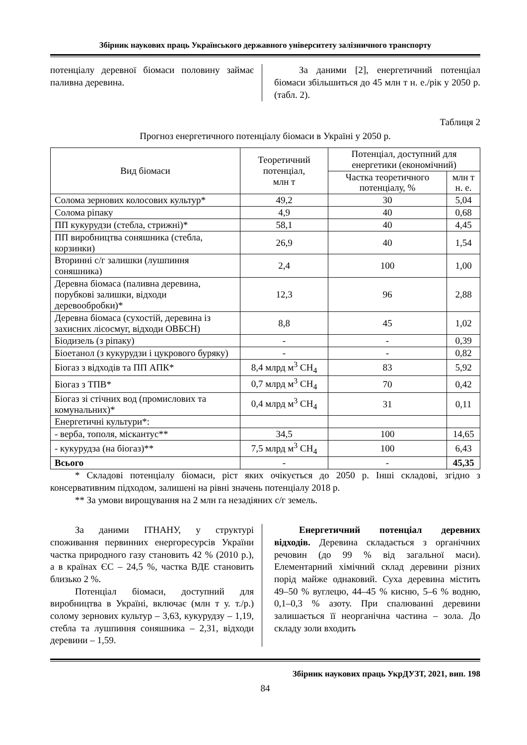Збірник наукових праць Українського державного університету залізничного транспорту
потенціалу деревної біомаси половину займає паливна деревина.
За даними [2], енергетичний потенціал біомаси збільшиться до 45 млн т н. е./рік у 2050 р. (табл. 2).
Таблиця 2
Прогноз енергетичного потенціалу біомаси в Україні у 2050 р.
| Вид біомаси | Теоретичний потенціал, млн т | Потенціал, доступний для енергетики (економічний) | |
| --- | --- | --- | --- |
| | | Частка теоретичного потенціалу, % | млн т н. е. |
| Солома зернових колосових культур* | 49,2 | 30 | 5,04 |
| Солома ріпаку | 4,9 | 40 | 0,68 |
| ПП кукурудзи (стебла, стрижні)* | 58,1 | 40 | 4,45 |
| ПП виробництва соняшника (стебла, корзинки) | 26,9 | 40 | 1,54 |
| Вторинні с/г залишки (лушпиння соняшника) | 2,4 | 100 | 1,00 |
| Деревна біомаса (паливна деревина, порубкові залишки, відходи деревообробки)* | 12,3 | 96 | 2,88 |
| Деревна біомаса (сухостій, деревина із захисних лісосмуг, відходи ОВБСН) | 8,8 | 45 | 1,02 |
| Біодизель (з ріпаку) | - | - | 0,39 |
| Біоетанол (з кукурудзи і цукрового буряку) | - | - | 0,82 |
| Біогаз з відходів та ПП АПК* | 8,4 млрд м<sup>3</sup> CH<sub>4</sub> | 83 | 5,92 |
| Біогаз з ТПВ* | 0,7 млрд м<sup>3</sup> CH<sub>4</sub> | 70 | 0,42 |
| Біогаз зі стічних вод (промислових та комунальних)* | 0,4 млрд м<sup>3</sup> CH<sub>4</sub> | 31 | 0,11 |
| Енергетичні культури*: | | | |
| - верба, тополя, міскантус** | 34,5 | 100 | 14,65 |
| - кукурудза (на біогаз)** | 7,5 млрд м<sup>3</sup> CH<sub>4</sub> | 100 | 6,43 |
| Всього | - | - | 45,35 |
* Складові потенціалу біомаси, ріст яких очікується до 2050 р. Інші складові, згідно з консервативним підходом, залишені на рівні значень потенціалу 2018 р.
** За умови вирощування на 2 млн га незадіяних с/г земель.
За даними ІТНАНУ, у структурі споживання первинних енергоресурсів України частка природного газу становить 42 % (2010 р.), а в країнах ЄС – 24,5 %, частка ВДЕ становить близько 2 %.
Потенціал біомаси, доступний для виробництва в Україні, включає (млн т у. т./р.) солому зернових культур – 3,63, кукурудзу – 1,19, стебла та лушпиння соняшника – 2,31, відходи деревини – 1,59.
Енергетичний потенціал деревних відходів. Деревина складається з органічних речовин (до 99 % від загальної маси). Елементарний хімічний склад деревини різних порід майже однаковий. Суха деревина містить 49–50 % вуглецю, 44–45 % кисню, 5–6 % водню, 0,1–0,3 % азоту. При спалюванні деревини залишається її неорганічна частина – зола. До складу золи входить
Збірник наукових праць УкрДУЗТ, 2021, вип. 198
84